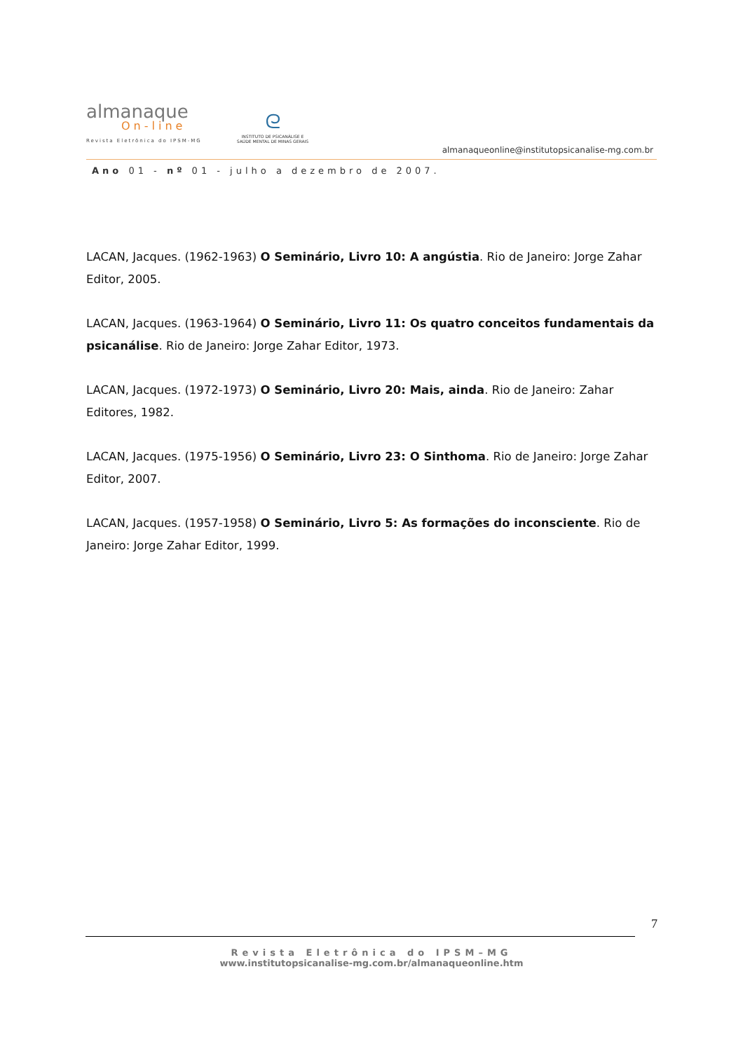almanaque
On-line
Revista Eletrônica do IPSM-MG
ᘓ
INSTITUTO DE PSICANÁLISE E
SAÚDE MENTAL DE MINAS GERAIS
almanaqueonline@institutopsicanalise-mg.com.br
Ano 01 - nº 01 - julho a dezembro de 2007.
LACAN, Jacques. (1962-1963) O Seminário, Livro 10: A angústia. Rio de Janeiro: Jorge Zahar Editor, 2005.
LACAN, Jacques. (1963-1964) O Seminário, Livro 11: Os quatro conceitos fundamentais da psicanálise. Rio de Janeiro: Jorge Zahar Editor, 1973.
LACAN, Jacques. (1972-1973) O Seminário, Livro 20: Mais, ainda. Rio de Janeiro: Zahar Editores, 1982.
LACAN, Jacques. (1975-1956) O Seminário, Livro 23: O Sinthoma. Rio de Janeiro: Jorge Zahar Editor, 2007.
LACAN, Jacques. (1957-1958) O Seminário, Livro 5: As formações do inconsciente. Rio de Janeiro: Jorge Zahar Editor, 1999.
7
Revista Eletrônica do IPSM–MG
www.institutopsicanalise-mg.com.br/almanaqueonline.htm